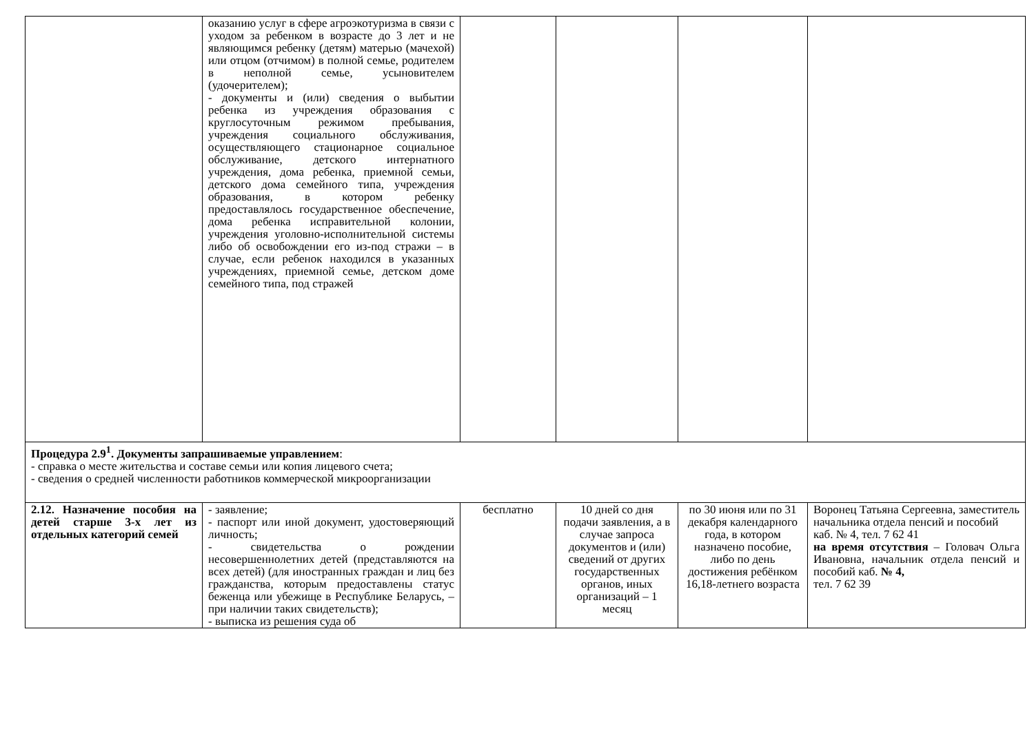| | оказанию услуг в сфере агроэкотуризма в связи с уходом за ребенком в возрасте до 3 лет и не являющимся ребенку (детям) матерью (мачехой) или отцом (отчимом) в полной семье, родителем в неполной семье, усыновителем (удочерителем); - документы и (или) сведения о выбытии ребенка из учреждения образования с круглосуточным режимом пребывания, учреждения социального обслуживания, осуществляющего стационарное социальное обслуживание, детского интернатного учреждения, дома ребенка, приемной семьи, детского дома семейного типа, учреждения образования, в котором ребенку предоставлялось государственное обеспечение, дома ребенка исправительной колонии, учреждения уголовно-исполнительной системы либо об освобождении его из-под стражи – в случае, если ребенок находился в указанных учреждениях, приемной семье, детском доме семейного типа, под стражей | | | | |
| Процедура 2.9<sup>1</sup>. Документы запрашиваемые управлением : - справка о месте жительства и составе семьи или копия лицевого счета; - сведения о средней численности работников коммерческой микроорганизации | | | | | |
| 2.12. Назначение пособия на детей старше 3-х лет из отдельных категорий семей | - заявление; - паспорт или иной документ, удостоверяющий личность; - свидетельства о рождении несовершеннолетних детей (представляются на всех детей) (для иностранных граждан и лиц без гражданства, которым предоставлены статус беженца или убежище в Республике Беларусь, – при наличии таких свидетельств); - выписка из решения суда об | бесплатно | 10 дней со дня подачи заявления, а в случае запроса документов и (или) сведений от других государственных органов, иных организаций – 1 месяц | по 30 июня или по 31 декабря календарного года, в котором назначено пособие, либо по день достижения ребёнком 16,18-летнего возраста | Воронец Татьяна Сергеевна, заместитель начальника отдела пенсий и пособий каб. № 4, тел. 7 62 41 на время отсутствия – Головач Ольга Ивановна, начальник отдела пенсий и пособий каб. № 4, тел. 7 62 39 |